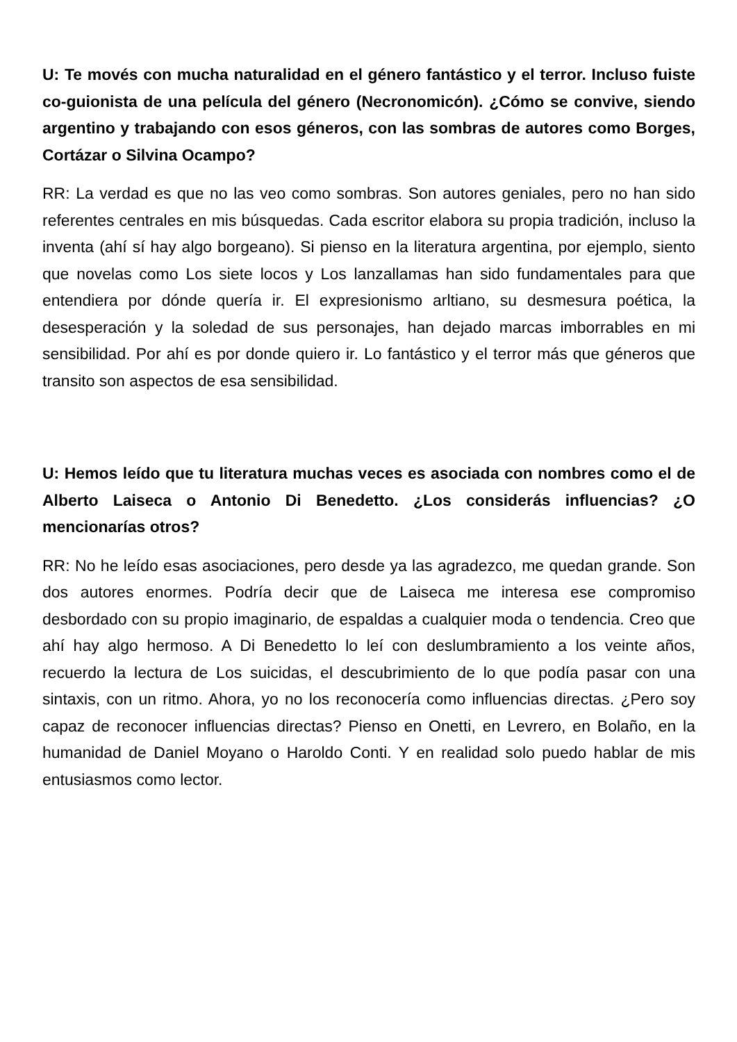U: Te movés con mucha naturalidad en el género fantástico y el terror. Incluso fuiste co-guionista de una película del género (Necronomicón). ¿Cómo se convive, siendo argentino y trabajando con esos géneros, con las sombras de autores como Borges, Cortázar o Silvina Ocampo?
RR: La verdad es que no las veo como sombras. Son autores geniales, pero no han sido referentes centrales en mis búsquedas. Cada escritor elabora su propia tradición, incluso la inventa (ahí sí hay algo borgeano). Si pienso en la literatura argentina, por ejemplo, siento que novelas como Los siete locos y Los lanzallamas han sido fundamentales para que entendiera por dónde quería ir. El expresionismo arltiano, su desmesura poética, la desesperación y la soledad de sus personajes, han dejado marcas imborrables en mi sensibilidad. Por ahí es por donde quiero ir. Lo fantástico y el terror más que géneros que transito son aspectos de esa sensibilidad.
U: Hemos leído que tu literatura muchas veces es asociada con nombres como el de Alberto Laiseca o Antonio Di Benedetto. ¿Los considerás influencias? ¿O mencionarías otros?
RR: No he leído esas asociaciones, pero desde ya las agradezco, me quedan grande. Son dos autores enormes. Podría decir que de Laiseca me interesa ese compromiso desbordado con su propio imaginario, de espaldas a cualquier moda o tendencia. Creo que ahí hay algo hermoso. A Di Benedetto lo leí con deslumbramiento a los veinte años, recuerdo la lectura de Los suicidas, el descubrimiento de lo que podía pasar con una sintaxis, con un ritmo. Ahora, yo no los reconocería como influencias directas. ¿Pero soy capaz de reconocer influencias directas? Pienso en Onetti, en Levrero, en Bolaño, en la humanidad de Daniel Moyano o Haroldo Conti. Y en realidad solo puedo hablar de mis entusiasmos como lector.